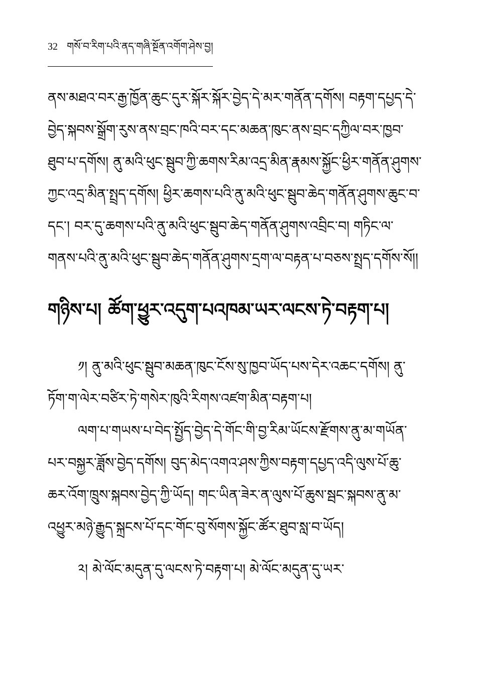32 གསོ་བ་རིག་པའི་ནད་གཞི་སྔོན་འགོག་ཤེས་བྱ།
ནས་མཐའ་བར་རྒྱ་ཁྱོན་ཆུང་དུར་སྐོར་སྐོར་བྱེད་དེ་མར་གནོན་དགོས། བརྟག་དཔྱད་དེ་བྱེད་སྐབས་སྒྲོག་རུས་ནས་བྲང་ཁའི་བར་དང་མཆན་ཁུང་ནས་བྲང་དཀྱིལ་བར་ཁྱབ་ཐུབ་པ་དགོས། ནུ་མའི་ཕུང་སྦུབ་ཀྱི་ཆགས་རིམ་འདྲ་མིན་རྣམས་སྐྱོང་ཕྱིར་གནོན་ཤུགས་ཀྱང་འདྲ་མིན་སྤྲད་དགོས། ཕྱིར་ཆགས་པའི་ནུ་མའི་ཕུང་སྦུབ་ཆེད་གནོན་ཤུགས་ཆུང་བ་དང་། བར་དུ་ཆགས་པའི་ནུ་མའི་ཕུང་སྦུབ་ཆེད་གནོན་ཤུགས་འབྲིང་བ། གཏིང་ལ་གནས་པའི་ནུ་མའི་ཕུང་སྦུབ་ཆེད་གནོན་ཤུགས་དྲག་ལ་བརྟན་པ་བཅས་སྤྲད་དགོས་སོ།།
གཉིས་པ། ཚོག་ཕྱུར་འདུག་པའཁམ་ཡར་ལངས་ཏེ་བརྟག་པ།
༡། ནུ་མའི་ཕུང་སྦུབ་མཆན་ཁུང་ངོས་སུ་ཁྱབ་ཡོད་པས་དེར་འཆང་དགོས། ནུ་ཏོག་ག་ལེར་བཙིར་ཏེ་གསེར་ཁུའི་རིགས་འཛག་མིན་བརྟག་པ།
ལག་པ་གཡས་པ་བེད་སྤྱོད་བྱེད་དེ་གོང་གི་བྱ་རིམ་ཡོངས་རྫོགས་ནུ་མ་གཡོན་པར་བསྐྱར་ཟློས་བྱེད་དགོས། བུད་མེད་འགའ་ཤས་ཀྱིས་བརྟག་དཔྱད་འདི་ལུས་པོ་ཆུ་ཆར་འོག་ཁྲུས་སྐབས་བྱེད་ཀྱི་ཡོད། གང་ཡིན་ཟེར་ན་ལུས་པོ་ཆུས་སྦང་སྐབས་ནུ་མ་འཕྱུར་མཉེ་རྒྱུད་སྐྲངས་པོ་དང་གོང་བུ་སོགས་སྐྱོང་ཚོར་ཐུབ་སླ་བ་ཡོད།
༢། མེ་ལོང་མདུན་དུ་ལངས་ཏེ་བརྟག་པ། མེ་ལོང་མདུན་དུ་ཡར་